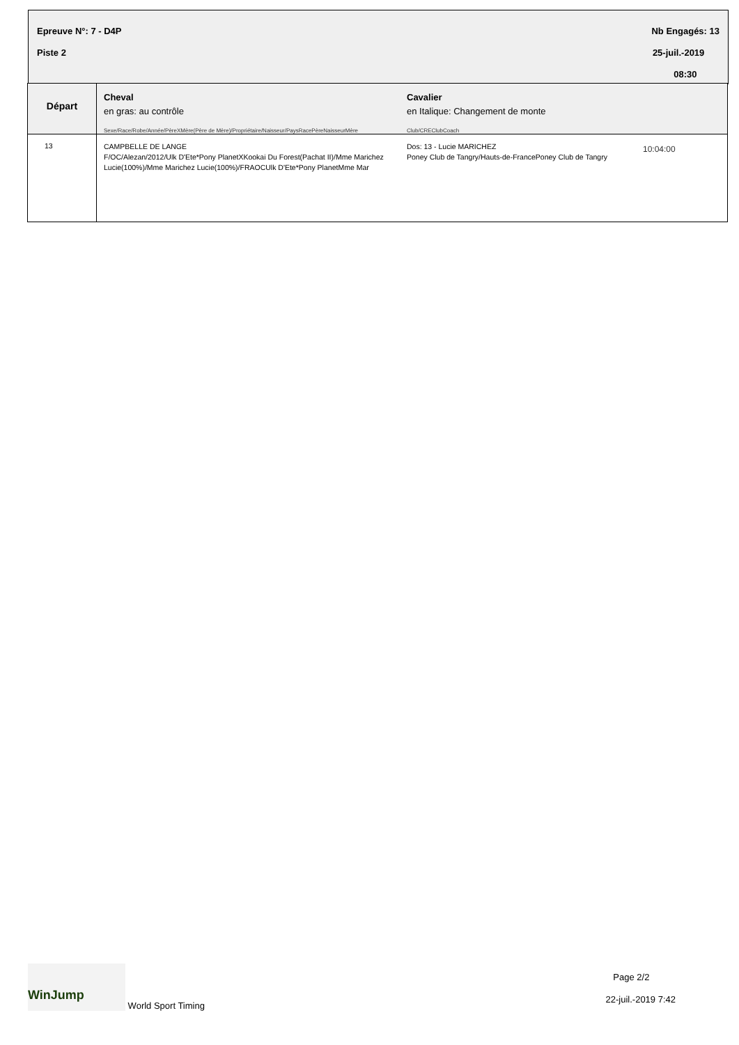Epreuve N°: 7 - D4P
Piste 2
Nb Engagés: 13
25-juil.-2019
08:30
| Départ | Cheval en gras: au contrôle Sexe/Race/Robe/Année/PèreXMère(Père de Mère)/Propriétaire/Naisseur/PaysRacePèreNaisseurMère | Cavalier en Italique: Changement de monte Club/CREClubCoach | |
| 13 | CAMPBELLE DE LANGE F/OC/Alezan/2012/Ulk D'Ete*Pony PlanetXKookai Du Forest(Pachat II)/Mme Marichez Lucie(100%)/Mme Marichez Lucie(100%)/FRAOCUlk D'Ete*Pony PlanetMme Mar | Dos: 13 - Lucie MARICHEZ Poney Club de Tangry/Hauts-de-FrancePoney Club de Tangry | 10:04:00 |
WinJump World Sport Timing
Page 2/2
22-juil.-2019 7:42